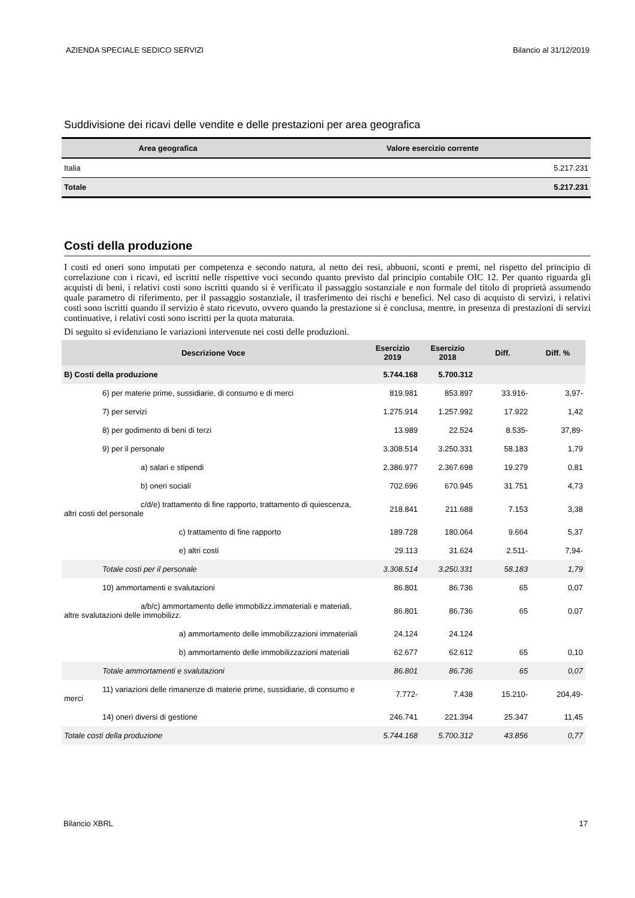AZIENDA SPECIALE SEDICO SERVIZI Bilancio al 31/12/2019
Suddivisione dei ricavi delle vendite e delle prestazioni per area geografica
| Area geografica | Valore esercizio corrente |
| --- | --- |
| Italia | 5.217.231 |
| Totale | 5.217.231 |
Costi della produzione
I costi ed oneri sono imputati per competenza e secondo natura, al netto dei resi, abbuoni, sconti e premi, nel rispetto del principio di correlazione con i ricavi, ed iscritti nelle rispettive voci secondo quanto previsto dal principio contabile OIC 12. Per quanto riguarda gli acquisti di beni, i relativi costi sono iscritti quando si è verificato il passaggio sostanziale e non formale del titolo di proprietà assumendo quale parametro di riferimento, per il passaggio sostanziale, il trasferimento dei rischi e benefici. Nel caso di acquisto di servizi, i relativi costi sono iscritti quando il servizio è stato ricevuto, ovvero quando la prestazione si è conclusa, mentre, in presenza di prestazioni di servizi continuative, i relativi costi sono iscritti per la quota maturata.
Di seguito si evidenziano le variazioni intervenute nei costi delle produzioni.
| Descrizione Voce | Esercizio 2019 | Esercizio 2018 | Diff. | Diff. % |
| --- | --- | --- | --- | --- |
| B) Costi della produzione | 5.744.168 | 5.700.312 | | |
| 6) per materie prime, sussidiarie, di consumo e di merci | 819.981 | 853.897 | 33.916- | 3,97- |
| 7) per servizi | 1.275.914 | 1.257.992 | 17.922 | 1,42 |
| 8) per godimento di beni di terzi | 13.989 | 22.524 | 8.535- | 37,89- |
| 9) per il personale | 3.308.514 | 3.250.331 | 58.183 | 1,79 |
| a) salari e stipendi | 2.386.977 | 2.367.698 | 19.279 | 0,81 |
| b) oneri sociali | 702.696 | 670.945 | 31.751 | 4,73 |
| c/d/e) trattamento di fine rapporto, trattamento di quiescenza, altri costi del personale | 218.841 | 211.688 | 7.153 | 3,38 |
| c) trattamento di fine rapporto | 189.728 | 180.064 | 9.664 | 5,37 |
| e) altri costi | 29.113 | 31.624 | 2.511- | 7,94- |
| Totale costi per il personale | 3.308.514 | 3.250.331 | 58.183 | 1,79 |
| 10) ammortamenti e svalutazioni | 86.801 | 86.736 | 65 | 0,07 |
| a/b/c) ammortamento delle immobilizz.immateriali e materiali, altre svalutazioni delle immobilizz. | 86.801 | 86.736 | 65 | 0,07 |
| a) ammortamento delle immobilizzazioni immateriali | 24.124 | 24.124 | | |
| b) ammortamento delle immobilizzazioni materiali | 62.677 | 62.612 | 65 | 0,10 |
| Totale ammortamenti e svalutazioni | 86.801 | 86.736 | 65 | 0,07 |
| 11) variazioni delle rimanenze di materie prime, sussidiarie, di consumo e merci | 7.772- | 7.438 | 15.210- | 204,49- |
| 14) oneri diversi di gestione | 246.741 | 221.394 | 25.347 | 11,45 |
| Totale costi della produzione | 5.744.168 | 5.700.312 | 43.856 | 0,77 |
Bilancio XBRL 17